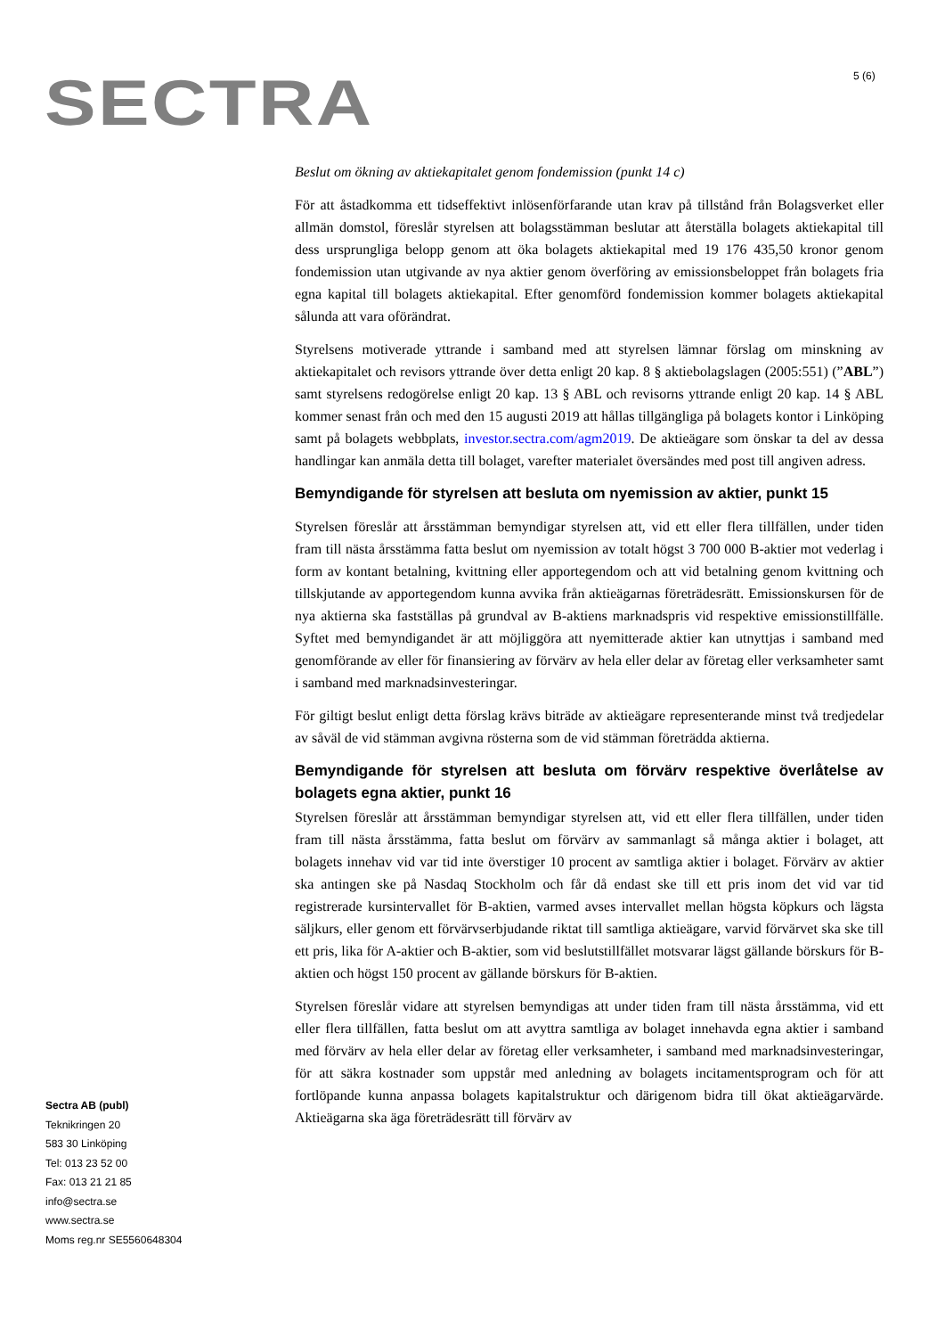SECTRA 5 (6)
Beslut om ökning av aktiekapitalet genom fondemission (punkt 14 c)
För att åstadkomma ett tidseffektivt inlösenförfarande utan krav på tillstånd från Bolags­verket eller allmän domstol, föreslår styrelsen att bolagsstämman beslutar att återställa bolagets aktiekapital till dess ursprungliga belopp genom att öka bolagets aktiekapital med 19 176 435,50 kronor genom fondemission utan utgivande av nya aktier genom överföring av emissionsbeloppet från bolagets fria egna kapital till bolagets aktiekapital. Efter genomförd fondemission kommer bolagets aktiekapital sålunda att vara oförändrat.
Styrelsens motiverade yttrande i samband med att styrelsen lämnar förslag om minskning av aktiekapitalet och revisors yttrande över detta enligt 20 kap. 8 § aktiebolagslagen (2005:551) (”ABL”) samt styrelsens redogörelse enligt 20 kap. 13 § ABL och revisorns yttrande enligt 20 kap. 14 § ABL kommer senast från och med den 15 augusti 2019 att hållas tillgängliga på bolagets kontor i Linköping samt på bolagets webbplats, investor.sectra.com/agm2019. De aktieägare som önskar ta del av dessa handlingar kan anmäla detta till bolaget, varefter materialet översändes med post till angiven adress.
Bemyndigande för styrelsen att besluta om nyemission av aktier, punkt 15
Styrelsen föreslår att årsstämman bemyndigar styrelsen att, vid ett eller flera tillfällen, under tiden fram till nästa årsstämma fatta beslut om nyemission av totalt högst 3 700 000 B-aktier mot vederlag i form av kontant betalning, kvittning eller apportegendom och att vid betalning genom kvittning och tillskjutande av apportegendom kunna avvika från aktieägarnas företrädesrätt. Emissionskursen för de nya aktierna ska fastställas på grundval av B-aktiens marknadspris vid respektive emissionstillfälle. Syftet med bemyndigandet är att möjliggöra att nyemitterade aktier kan utnyttjas i samband med genomförande av eller för finansiering av förvärv av hela eller delar av företag eller verksamheter samt i samband med marknadsinvesteringar.
För giltigt beslut enligt detta förslag krävs biträde av aktieägare representerande minst två tredjedelar av såväl de vid stämman avgivna rösterna som de vid stämman företrädda aktierna.
Bemyndigande för styrelsen att besluta om förvärv respektive överlåtelse av bolagets egna aktier, punkt 16
Styrelsen föreslår att årsstämman bemyndigar styrelsen att, vid ett eller flera tillfällen, under tiden fram till nästa årsstämma, fatta beslut om förvärv av sammanlagt så många aktier i bolaget, att bolagets innehav vid var tid inte överstiger 10 procent av samtliga aktier i bolaget. Förvärv av aktier ska antingen ske på Nasdaq Stockholm och får då endast ske till ett pris inom det vid var tid registrerade kursintervallet för B-aktien, varmed avses intervallet mellan högsta köpkurs och lägsta säljkurs, eller genom ett förvärvserbjudande riktat till samtliga aktieägare, varvid förvärvet ska ske till ett pris, lika för A-aktier och B-aktier, som vid beslutstillfället motsvarar lägst gällande börskurs för B-aktien och högst 150 procent av gällande börskurs för B-aktien.
Styrelsen föreslår vidare att styrelsen bemyndigas att under tiden fram till nästa årsstämma, vid ett eller flera tillfällen, fatta beslut om att avyttra samtliga av bolaget innehavda egna aktier i samband med förvärv av hela eller delar av företag eller verksamheter, i samband med marknadsinvesteringar, för att säkra kostnader som uppstår med anledning av bolagets incitamentsprogram och för att fortlöpande kunna anpassa bolagets kapitalstruktur och därigenom bidra till ökat aktieägarvärde. Aktieägarna ska äga företrädesrätt till förvärv av
Sectra AB (publ)
Teknikringen 20
583 30 Linköping
Tel: 013 23 52 00
Fax: 013 21 21 85
info@sectra.se
www.sectra.se
Moms reg.nr SE5560648304